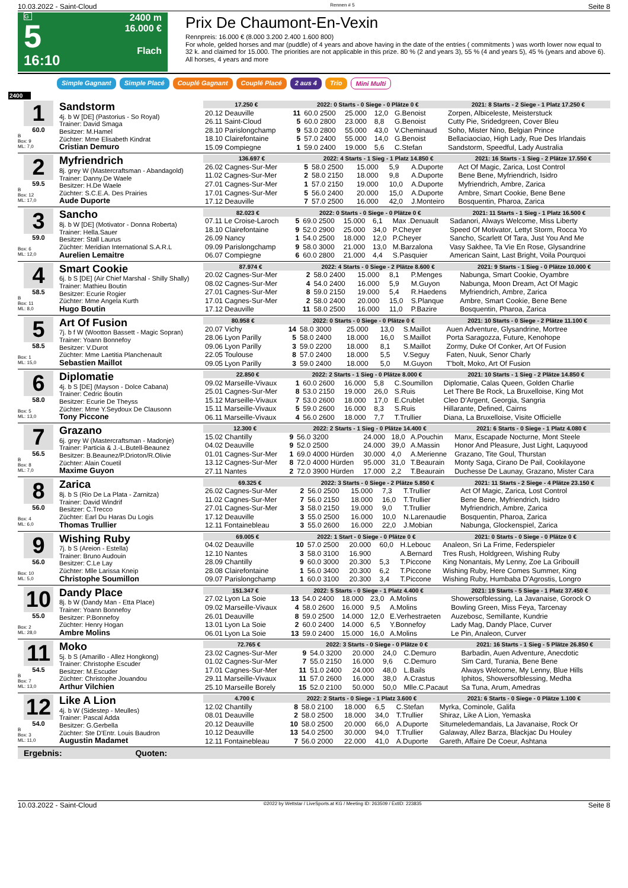10.03.2022 - Saint-Cloud Rennen # 5 Seite 8
G
5
16:10
2400 m
16.000 €
Flach
Prix De Chaumont-En-Vexin
Rennpreis: 16.000 € (8.000 3.200 2.400 1.600 800)
For whole, gelded horses and mar (puddle) of 4 years and above having in the date of the entries ( commitments ) was worth lower now equal to 32 k. and claimed for 15.000. The priorities are not applicable in this prize. 80 % (2 and years 3), 55 % (4 and years 5), 45 % (years and above 6).
All horses, 4 years and more
Simple Gagnant Simple Placé Couplé Gagnant Couplé Placé 2 aus 4 Trio Mini Multi
2400
1
60.0
B
Box: 9
ML: 7,0
Sandstorm
4j. b W [DE] (Pastorius - So Royal)
Trainer: David Smaga
Besitzer: M.Hamel
Züchter: Mme Elisabeth Kindrat
Cristian Demuro
| 17.250 € | 2022: 0 Starts - 0 Siege - 0 Plätze 0 € | | | | | 2021: 8 Starts - 2 Siege - 1 Platz 17.250 € |
| --- | --- | --- | --- | --- | --- | --- |
| 20.12 Deauville | 11 | 60.0 2500 | 25.000 | 12,0 | G.Benoist | Zorpen, Albiceleste, Meisterstuck |
| 26.11 Saint-Cloud | 5 | 60.0 2800 | 23.000 | 8,8 | G.Benoist | Cutty Pie, Sridedgreen, Cover Bleu |
| 28.10 Parislongchamp | 9 | 53.0 2800 | 55.000 | 43,0 | V.Cheminaud | Soho, Mister Nino, Belgian Prince |
| 18.10 Clairefontaine | 5 | 57.0 2400 | 55.000 | 14,0 | G.Benoist | Bellaciaociao, High Lady, Rue Des Irlandais |
| 15.09 Compiegne | 1 | 59.0 2400 | 19.000 | 5,6 | C.Stefan | Sandstorm, Speedful, Lady Australia |
2
59.5
B
Box: 12
ML: 17,0
Myfriendrich
8j. grey W (Mastercraftsman - Abandagold)
Trainer: Danny.De Waele
Besitzer: H.De Waele
Züchter: S.C.E.A. Des Prairies
Aude Duporte
| 136.697 € | 2022: 4 Starts - 1 Sieg - 1 Platz 14.850 € | | | | | 2021: 16 Starts - 1 Sieg - 2 Plätze 17.550 € |
| --- | --- | --- | --- | --- | --- | --- |
| 26.02 Cagnes-Sur-Mer | 5 | 58.0 2500 | 15.000 | 5,9 | A.Duporte | Act Of Magic, Zarica, Lost Control |
| 11.02 Cagnes-Sur-Mer | 2 | 58.0 2150 | 18.000 | 9,8 | A.Duporte | Bene Bene, Myfriendrich, Isidro |
| 27.01 Cagnes-Sur-Mer | 1 | 57.0 2150 | 19.000 | 10,0 | A.Duporte | Myfriendrich, Ambre, Zarica |
| 17.01 Cagnes-Sur-Mer | 5 | 56.0 2400 | 20.000 | 15,0 | A.Duporte | Ambre, Smart Cookie, Bene Bene |
| 17.12 Deauville | 7 | 57.0 2500 | 16.000 | 42,0 | J.Monteiro | Bosquentin, Pharoa, Zarica |
3
59.0
Box: 6
ML: 12,0
Sancho
8j. b W [DE] (Motivator - Donna Roberta)
Trainer: Hella.Sauer
Besitzer: Stall Laurus
Züchter: Meridian International S.A.R.L
Aurelien Lemaitre
| 82.023 € | 2022: 0 Starts - 0 Siege - 0 Plätze 0 € | | | | | 2021: 11 Starts - 1 Sieg - 1 Platz 16.500 € |
| --- | --- | --- | --- | --- | --- | --- |
| 07.11 Le Croise-Laroch | 5 | 69.0 2500 | 15.000 | 6,1 | Max .Denuault | Sadanori, Always Welcome, Miss Liberty |
| 18.10 Clairefontaine | 9 | 52.0 2900 | 25.000 | 34,0 | P.Cheyer | Speed Of Motivator, Lettyt Storm, Rocca Yo |
| 26.09 Nancy | 1 | 54.0 2500 | 18.000 | 12,0 | P.Cheyer | Sancho, Scarlett Of Tara, Just You And Me |
| 09.09 Parislongchamp | 9 | 58.0 3000 | 21.000 | 13,0 | M.Barzalona | Vasy Sakhee, Ta Vie En Rose, Glysandrine |
| 06.07 Compiegne | 6 | 60.0 2800 | 21.000 | 4,4 | S.Pasquier | American Saint, Last Bright, Voila Pourquoi |
4
58.5
B
Box: 11
ML: 8,0
Smart Cookie
6j. b S [DE] (Air Chief Marshal - Shilly Shally)
Trainer: Mathieu Boutin
Besitzer: Ecurie Rogier
Züchter: Mme Angela Kurth
Hugo Boutin
| 87.974 € | 2022: 4 Starts - 0 Siege - 2 Plätze 8.600 € | | | | | 2021: 9 Starts - 1 Sieg - 0 Plätze 10.000 € |
| --- | --- | --- | --- | --- | --- | --- |
| 20.02 Cagnes-Sur-Mer | 2 | 58.0 2400 | 15.000 | 8,1 | P.Menges | Nabunga, Smart Cookie, Oyambre |
| 08.02 Cagnes-Sur-Mer | 4 | 54.0 2400 | 16.000 | 5,9 | M.Guyon | Nabunga, Moon Dream, Act Of Magic |
| 27.01 Cagnes-Sur-Mer | 8 | 59.0 2150 | 19.000 | 5,4 | R.Haedens | Myfriendrich, Ambre, Zarica |
| 17.01 Cagnes-Sur-Mer | 2 | 58.0 2400 | 20.000 | 15,0 | S.Planque | Ambre, Smart Cookie, Bene Bene |
| 17.12 Deauville | 11 | 58.0 2500 | 16.000 | 11,0 | P.Bazire | Bosquentin, Pharoa, Zarica |
5
58.5
Box: 1
ML: 15,0
Art Of Fusion
7j. b f W (Wootton Bassett - Magic Sopran)
Trainer: Yoann Bonnefoy
Besitzer: V.Durot
Züchter: Mme Laetitia Planchenault
Sebastien Maillot
| 80.958 € | 2022: 0 Starts - 0 Siege - 0 Plätze 0 € | | | | | 2021: 10 Starts - 0 Siege - 2 Plätze 11.100 € |
| --- | --- | --- | --- | --- | --- | --- |
| 20.07 Vichy | 14 | 58.0 3000 | 25.000 | 13,0 | S.Maillot | Auen Adventure, Glysandrine, Mortree |
| 28.06 Lyon Parilly | 5 | 58.0 2400 | 18.000 | 16,0 | S.Maillot | Porta Saragozza, Future, Kenohope |
| 09.06 Lyon Parilly | 3 | 59.0 2200 | 18.000 | 8,1 | S.Maillot | Zormy, Duke Of Conker, Art Of Fusion |
| 22.05 Toulouse | 8 | 57.0 2400 | 18.000 | 5,5 | V.Seguy | Faten, Nuuk, Senor Charly |
| 09.05 Lyon Parilly | 3 | 59.0 2400 | 18.000 | 5,0 | M.Guyon | T'bolt, Moko, Art Of Fusion |
6
58.0
Box: 5
ML: 13,0
Diplomatie
4j. b S [DE] (Mayson - Dolce Cabana)
Trainer: Cedric Boutin
Besitzer: Ecurie De Theyss
Züchter: Mme Y.Seydoux De Clausonn
Tony Piccone
| 22.850 € | 2022: 2 Starts - 1 Sieg - 0 Plätze 8.000 € | | | | | 2021: 10 Starts - 1 Sieg - 2 Plätze 14.850 € |
| --- | --- | --- | --- | --- | --- | --- |
| 09.02 Marseille-Vivaux | 1 | 60.0 2600 | 16.000 | 5,8 | C.Soumillon | Diplomatie, Calas Queen, Golden Charlie |
| 25.01 Cagnes-Sur-Mer | 8 | 53.0 2150 | 19.000 | 26,0 | S.Ruis | Let There Be Rock, La Bruxelloise, King Mot |
| 15.12 Marseille-Vivaux | 7 | 53.0 2600 | 18.000 | 17,0 | E.Crublet | Cleo D'Argent, Georgia, Sangria |
| 15.11 Marseille-Vivaux | 5 | 59.0 2600 | 16.000 | 8,3 | S.Ruis | Hillarante, Defined, Cairns |
| 06.11 Marseille-Vivaux | 4 | 56.0 2600 | 18.000 | 7,7 | T.Trullier | Diana, La Bruxelloise, Visite Officielle |
7
56.5
B
Box: 8
ML: 7,0
Grazano
6j. grey W (Mastercraftsman - Madonje)
Trainer: Particia & J.-L.Butell-Beaunez
Besitzer: B.Beaunez/P.Drioton/R.Olivie
Züchter: Alain Couetil
Maxime Guyon
| 12.300 € | 2022: 2 Starts - 1 Sieg - 0 Plätze 14.400 € | | | | | 2021: 6 Starts - 0 Siege - 1 Platz 4.080 € |
| --- | --- | --- | --- | --- | --- | --- |
| 15.02 Chantilly | 9 | 56.0 3200 | 24.000 | 18,0 | A.Pouchin | Manx, Escapade Nocturne, Mont Steele |
| 04.02 Deauville | 9 | 52.0 2500 | 24.000 | 39,0 | A.Massin | Honor And Pleasure, Just Light, Laquyood |
| 01.01 Cagnes-Sur-Mer | 1 | 69.0 4000 Hürden | 30.000 | 4,0 | A.Merienne | Grazano, Tite Goul, Thurstan |
| 13.12 Cagnes-Sur-Mer | 8 | 72.0 4000 Hürden | 95.000 | 31,0 | T.Beaurain | Monty Saga, Cirano De Pail, Cookilayone |
| 27.11 Nantes | 2 | 72.0 3900 Hürden | 17.000 | 2,2 | T.Beaurain | Duchesse De Launay, Grazano, Mister Cara |
8
56.0
Box: 4
ML: 6,0
Zarica
8j. b S (Rio De La Plata - Zarnitza)
Trainer: David Windrif
Besitzer: C.Trecco
Züchter: Earl Du Haras Du Logis
Thomas Trullier
| 69.325 € | 2022: 3 Starts - 0 Siege - 2 Plätze 5.850 € | | | | | 2021: 11 Starts - 2 Siege - 4 Plätze 23.150 € |
| --- | --- | --- | --- | --- | --- | --- |
| 26.02 Cagnes-Sur-Mer | 2 | 56.0 2500 | 15.000 | 7,3 | T.Trullier | Act Of Magic, Zarica, Lost Control |
| 11.02 Cagnes-Sur-Mer | 7 | 56.0 2150 | 18.000 | 16,0 | T.Trullier | Bene Bene, Myfriendrich, Isidro |
| 27.01 Cagnes-Sur-Mer | 3 | 58.0 2150 | 19.000 | 9,0 | T.Trullier | Myfriendrich, Ambre, Zarica |
| 17.12 Deauville | 3 | 55.0 2500 | 16.000 | 10,0 | N.Larenaudie | Bosquentin, Pharoa, Zarica |
| 12.11 Fontainebleau | 3 | 55.0 2600 | 16.000 | 22,0 | J.Mobian | Nabunga, Glockenspiel, Zarica |
9
56.0
Box: 10
ML: 5,0
Wishing Ruby
7j. b S (Areion - Estella)
Trainer: Bruno Audouin
Besitzer: C.Le Lay
Züchter: Mlle Larissa Kneip
Christophe Soumillon
| 69.005 € | 2022: 1 Start - 0 Siege - 0 Plätze 0 € | | | | | 2021: 0 Starts - 0 Siege - 0 Plätze 0 € |
| --- | --- | --- | --- | --- | --- | --- |
| 04.02 Deauville | 10 | 57.0 2500 | 20.000 | 60,0 | H.Lebouc | Analeon, Sri La Frime, Federspieler |
| 12.10 Nantes | 3 | 58.0 3100 | 16.900 | | A.Bernard | Tres Rush, Holdgreen, Wishing Ruby |
| 28.09 Chantilly | 9 | 60.0 3000 | 20.300 | 5,3 | T.Piccone | King Nonantais, My Lenny, Zoe La Gribouill |
| 28.08 Clairefontaine | 1 | 56.0 3400 | 20.300 | 6,2 | T.Piccone | Wishing Ruby, Here Comes Summer, King |
| 09.07 Parislongchamp | 1 | 60.0 3100 | 20.300 | 3,4 | T.Piccone | Wishing Ruby, Humbaba D'Agrostis, Longro |
10
55.0
Box: 2
ML: 28,0
Dandy Place
8j. b W (Dandy Man - Etta Place)
Trainer: Yoann Bonnefoy
Besitzer: P.Bonnefoy
Züchter: Henry Hogan
Ambre Molins
| 151.347 € | 2022: 5 Starts - 0 Siege - 1 Platz 4.400 € | | | | | 2021: 19 Starts - 5 Siege - 1 Platz 37.450 € |
| --- | --- | --- | --- | --- | --- | --- |
| 27.02 Lyon La Soie | 13 | 54.0 2400 | 18.000 | 23,0 | A.Molins | Showersofblessing, La Javanaise, Gorock O |
| 09.02 Marseille-Vivaux | 4 | 58.0 2600 | 16.000 | 9,5 | A.Molins | Bowling Green, Miss Feya, Tarcenay |
| 26.01 Deauville | 8 | 59.0 2500 | 14.000 | 12,0 | E.Verhestraeten | Auzebosc, Semillante, Kundrie |
| 13.01 Lyon La Soie | 2 | 60.0 2400 | 14.000 | 6,5 | Y.Bonnefoy | Lady Mag, Dandy Place, Curver |
| 06.01 Lyon La Soie | 13 | 59.0 2400 | 15.000 | 16,0 | A.Molins | Le Pin, Analeon, Curver |
11
54.5
B
Box: 7
ML: 13,0
Moko
5j. b S (Amarillo - Allez Hongkong)
Trainer: Christophe Escuder
Besitzer: M.Escuder
Züchter: Christophe Jouandou
Arthur Vilchien
| 72.765 € | 2022: 3 Starts - 0 Siege - 0 Plätze 0 € | | | | | 2021: 16 Starts - 1 Sieg - 5 Plätze 26.850 € |
| --- | --- | --- | --- | --- | --- | --- |
| 23.02 Cagnes-Sur-Mer | 9 | 54.0 3200 | 20.000 | 24,0 | C.Demuro | Barbadin, Auen Adventure, Anecdotic |
| 01.02 Cagnes-Sur-Mer | 7 | 55.0 2150 | 16.000 | 9,6 | C.Demuro | Sim Card, Turania, Bene Bene |
| 17.01 Cagnes-Sur-Mer | 11 | 51.0 2400 | 24.000 | 48,0 | L.Bails | Always Welcome, My Lenny, Blue Hills |
| 29.11 Marseille-Vivaux | 11 | 57.0 2600 | 16.000 | 38,0 | A.Crastus | Iphitos, Showersofblessing, Medha |
| 25.10 Marseille Borely | 15 | 52.0 2100 | 50.000 | 50,0 | Mlle.C.Pacaut | Sa Tuna, Arum, Amedras |
12
54.0
B
Box: 3
ML: 11,0
Like A Lion
4j. b W (Sidestep - Meulles)
Trainer: Pascal Adda
Besitzer: G.Gerbella
Züchter: Ste D'Entr. Louis Baudron
Augustin Madamet
| 4.700 € | 2022: 2 Starts - 0 Siege - 1 Platz 3.600 € | | | | | 2021: 6 Starts - 0 Siege - 0 Plätze 1.100 € |
| --- | --- | --- | --- | --- | --- | --- |
| 12.02 Chantilly | 8 | 58.0 2100 | 18.000 | 6,5 | C.Stefan | Myrka, Cominole, Galifa |
| 08.01 Deauville | 2 | 58.0 2500 | 18.000 | 34,0 | T.Trullier | Shiraz, Like A Lion, Yemaska |
| 20.12 Deauville | 10 | 58.0 2500 | 20.000 | 66,0 | A.Duporte | Situmeledemandais, La Javanaise, Rock Or |
| 10.12 Deauville | 13 | 54.0 2500 | 30.000 | 94,0 | T.Trullier | Galaway, Allez Barza, Blackjac Du Houley |
| 12.11 Fontainebleau | 7 | 56.0 2000 | 22.000 | 41,0 | A.Duporte | Gareth, Affaire De Coeur, Ashtana |
Ergebnis: Quoten:
10.03.2022 - Saint-Cloud ©2022 by Wettstar / LiveSports.at KG / Meeting ID: 263509 / ExtID: 223835 Seite 8